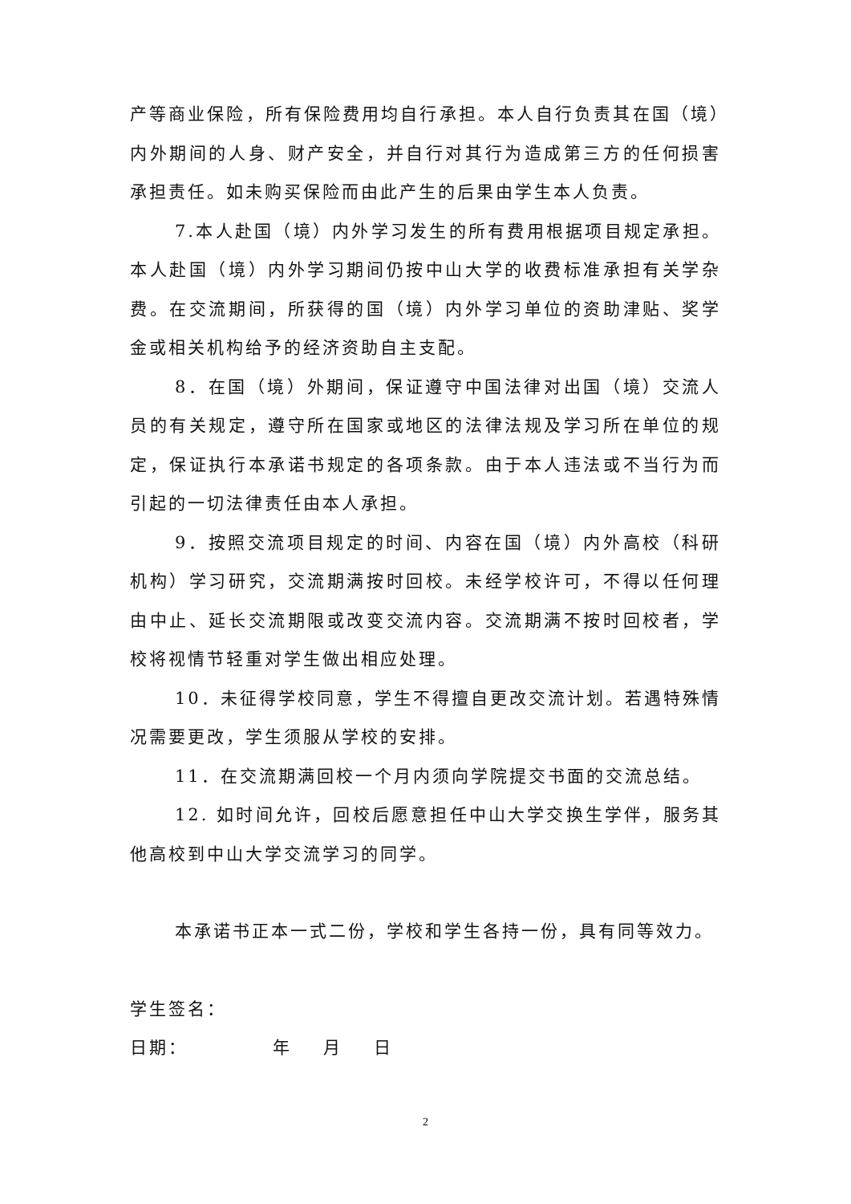产等商业保险，所有保险费用均自行承担。本人自行负责其在国（境）内外期间的人身、财产安全，并自行对其行为造成第三方的任何损害承担责任。如未购买保险而由此产生的后果由学生本人负责。
7.本人赴国（境）内外学习发生的所有费用根据项目规定承担。本人赴国（境）内外学习期间仍按中山大学的收费标准承担有关学杂费。在交流期间，所获得的国（境）内外学习单位的资助津贴、奖学金或相关机构给予的经济资助自主支配。
8．在国（境）外期间，保证遵守中国法律对出国（境）交流人员的有关规定，遵守所在国家或地区的法律法规及学习所在单位的规定，保证执行本承诺书规定的各项条款。由于本人违法或不当行为而引起的一切法律责任由本人承担。
9．按照交流项目规定的时间、内容在国（境）内外高校（科研机构）学习研究，交流期满按时回校。未经学校许可，不得以任何理由中止、延长交流期限或改变交流内容。交流期满不按时回校者，学校将视情节轻重对学生做出相应处理。
10．未征得学校同意，学生不得擅自更改交流计划。若遇特殊情况需要更改，学生须服从学校的安排。
11．在交流期满回校一个月内须向学院提交书面的交流总结。
12. 如时间允许，回校后愿意担任中山大学交换生学伴，服务其他高校到中山大学交流学习的同学。
本承诺书正本一式二份，学校和学生各持一份，具有同等效力。
学生签名：
日期： 年 月 日
2